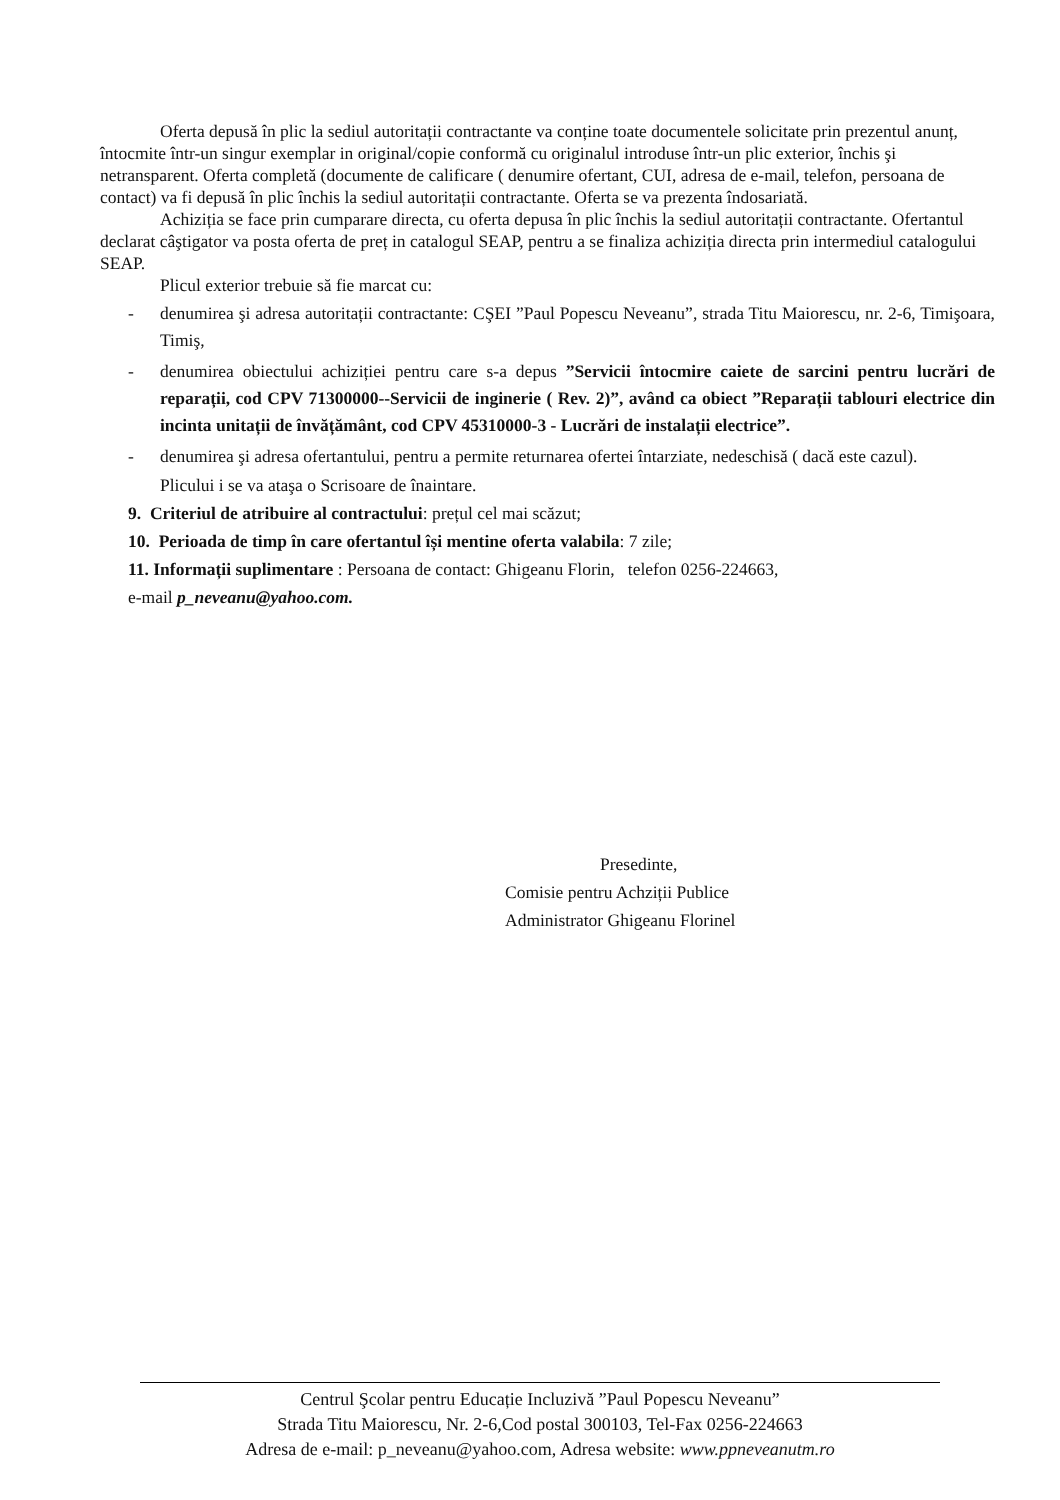Oferta depusă în plic la sediul autoritații contractante va conține toate documentele solicitate prin prezentul anunț, întocmite într-un singur exemplar in original/copie conformă cu originalul introduse într-un plic exterior, închis şi netransparent. Oferta completă (documente de calificare ( denumire ofertant, CUI, adresa de e-mail, telefon, persoana de contact) va fi depusă în plic închis la sediul autoritații contractante. Oferta se va prezenta îndosariată.
Achiziția se face prin cumparare directa, cu oferta depusa în plic închis la sediul autoritații contractante. Ofertantul declarat câştigator va posta oferta de preț in catalogul SEAP, pentru a se finaliza achiziția directa prin intermediul catalogului SEAP.
Plicul exterior trebuie să fie marcat cu:
- denumirea şi adresa autoritații contractante: CŞEI ”Paul Popescu Neveanu”, strada Titu Maiorescu, nr. 2-6, Timişoara, Timiş,
- denumirea obiectului achiziției pentru care s-a depus ”Servicii întocmire caiete de sarcini pentru lucrări de reparații, cod CPV 71300000--Servicii de inginerie ( Rev. 2)”, având ca obiect ”Reparații tablouri electrice din incinta unitații de învățământ, cod CPV 45310000-3 - Lucrări de instalații electrice”.
- denumirea şi adresa ofertantului, pentru a permite returnarea ofertei întarziate, nedeschisă ( dacă este cazul).
Plicului i se va ataşa o Scrisoare de înaintare.
9. Criteriul de atribuire al contractului: prețul cel mai scăzut;
10. Perioada de timp în care ofertantul își mentine oferta valabila: 7 zile;
11. Informații suplimentare : Persoana de contact: Ghigeanu Florin, telefon 0256-224663,
e-mail p_neveanu@yahoo.com.
Presedinte,
Comisie pentru Achziții Publice
Administrator Ghigeanu Florinel
Centrul Şcolar pentru Educație Incluzivă ”Paul Popescu Neveanu”
Strada Titu Maiorescu, Nr. 2-6,Cod postal 300103, Tel-Fax 0256-224663
Adresa de e-mail: p_neveanu@yahoo.com, Adresa website: www.ppneveanutm.ro